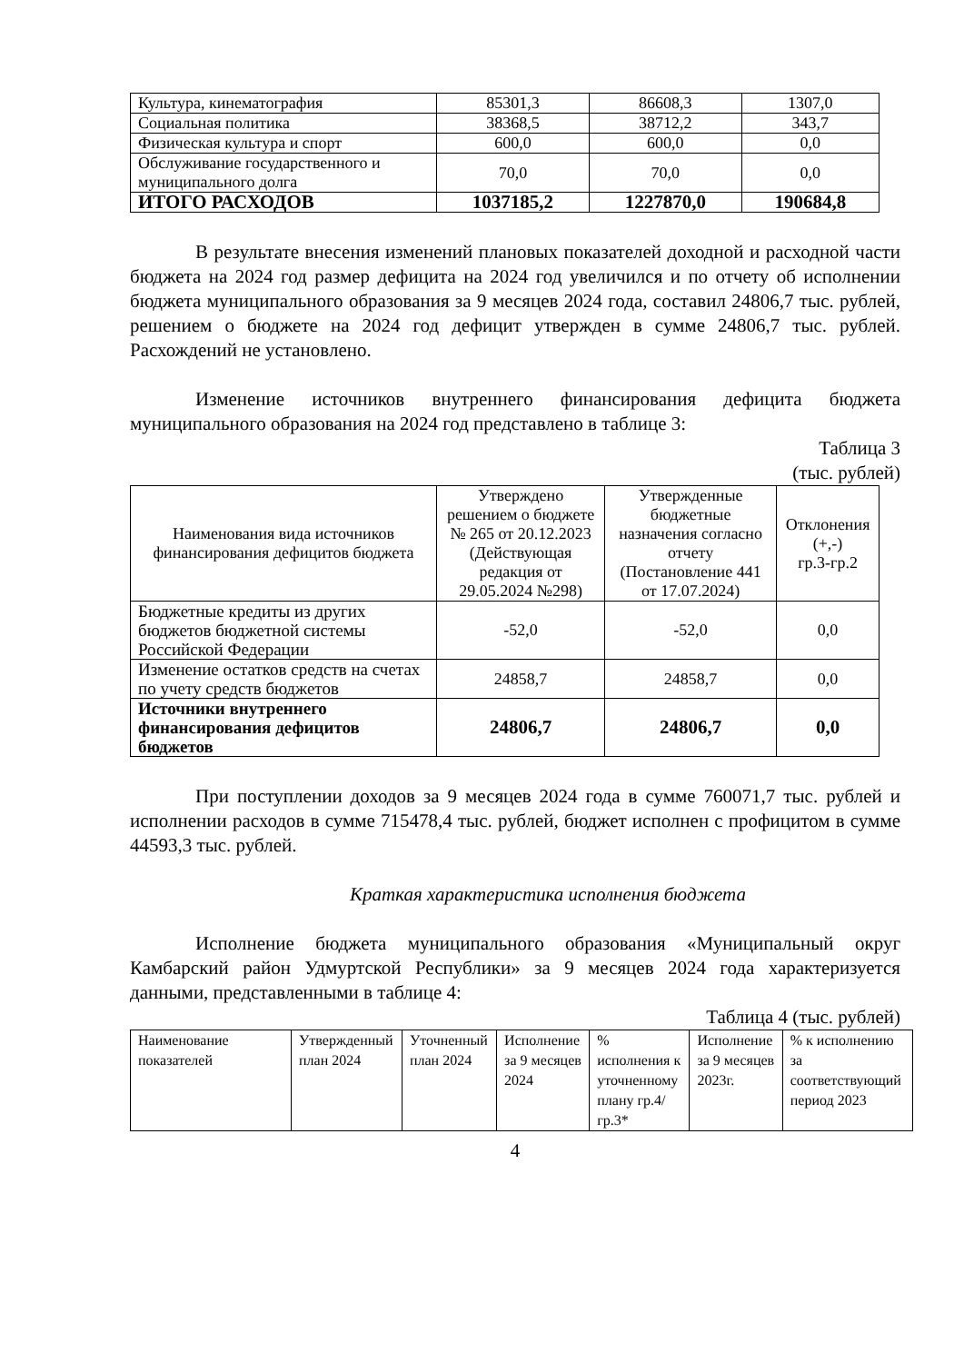| Культура, кинематография | 85301,3 | 86608,3 | 1307,0 |
| Социальная политика | 38368,5 | 38712,2 | 343,7 |
| Физическая культура и спорт | 600,0 | 600,0 | 0,0 |
| Обслуживание государственного и муниципального долга | 70,0 | 70,0 | 0,0 |
| ИТОГО РАСХОДОВ | 1037185,2 | 1227870,0 | 190684,8 |
В результате внесения изменений плановых показателей доходной и расходной части бюджета на 2024 год размер дефицита на 2024 год увеличился и по отчету об исполнении бюджета муниципального образования за 9 месяцев 2024 года, составил 24806,7 тыс. рублей, решением о бюджете на 2024 год дефицит утвержден в сумме 24806,7 тыс. рублей. Расхождений не установлено.
Изменение источников внутреннего финансирования дефицита бюджета муниципального образования на 2024 год представлено в таблице 3:
Таблица 3
(тыс. рублей)
| Наименования вида источников финансирования дефицитов бюджета | Утверждено решением о бюджете № 265 от 20.12.2023 (Действующая редакция от 29.05.2024 №298) | Утвержденные бюджетные назначения согласно отчету (Постановление 441 от 17.07.2024) | Отклонения (+,-) гр.3-гр.2 |
| Бюджетные кредиты из других бюджетов бюджетной системы Российской Федерации | -52,0 | -52,0 | 0,0 |
| Изменение остатков средств на счетах по учету средств бюджетов | 24858,7 | 24858,7 | 0,0 |
| Источники внутреннего финансирования дефицитов бюджетов | 24806,7 | 24806,7 | 0,0 |
При поступлении доходов за 9 месяцев 2024 года в сумме 760071,7 тыс. рублей и исполнении расходов в сумме 715478,4 тыс. рублей, бюджет исполнен с профицитом в сумме 44593,3 тыс. рублей.
Краткая характеристика исполнения бюджета
Исполнение бюджета муниципального образования «Муниципальный округ Камбарский район Удмуртской Республики» за 9 месяцев 2024 года характеризуется данными, представленными в таблице 4:
Таблица 4 (тыс. рублей)
| Наименование показателей | Утвержденный план 2024 | Уточненный план 2024 | Исполнение за 9 месяцев 2024 | % исполнения к уточненному плану гр.4/гр.3* | Исполнение за 9 месяцев 2023г. | % к исполнению за соответствующий период 2023 |
4